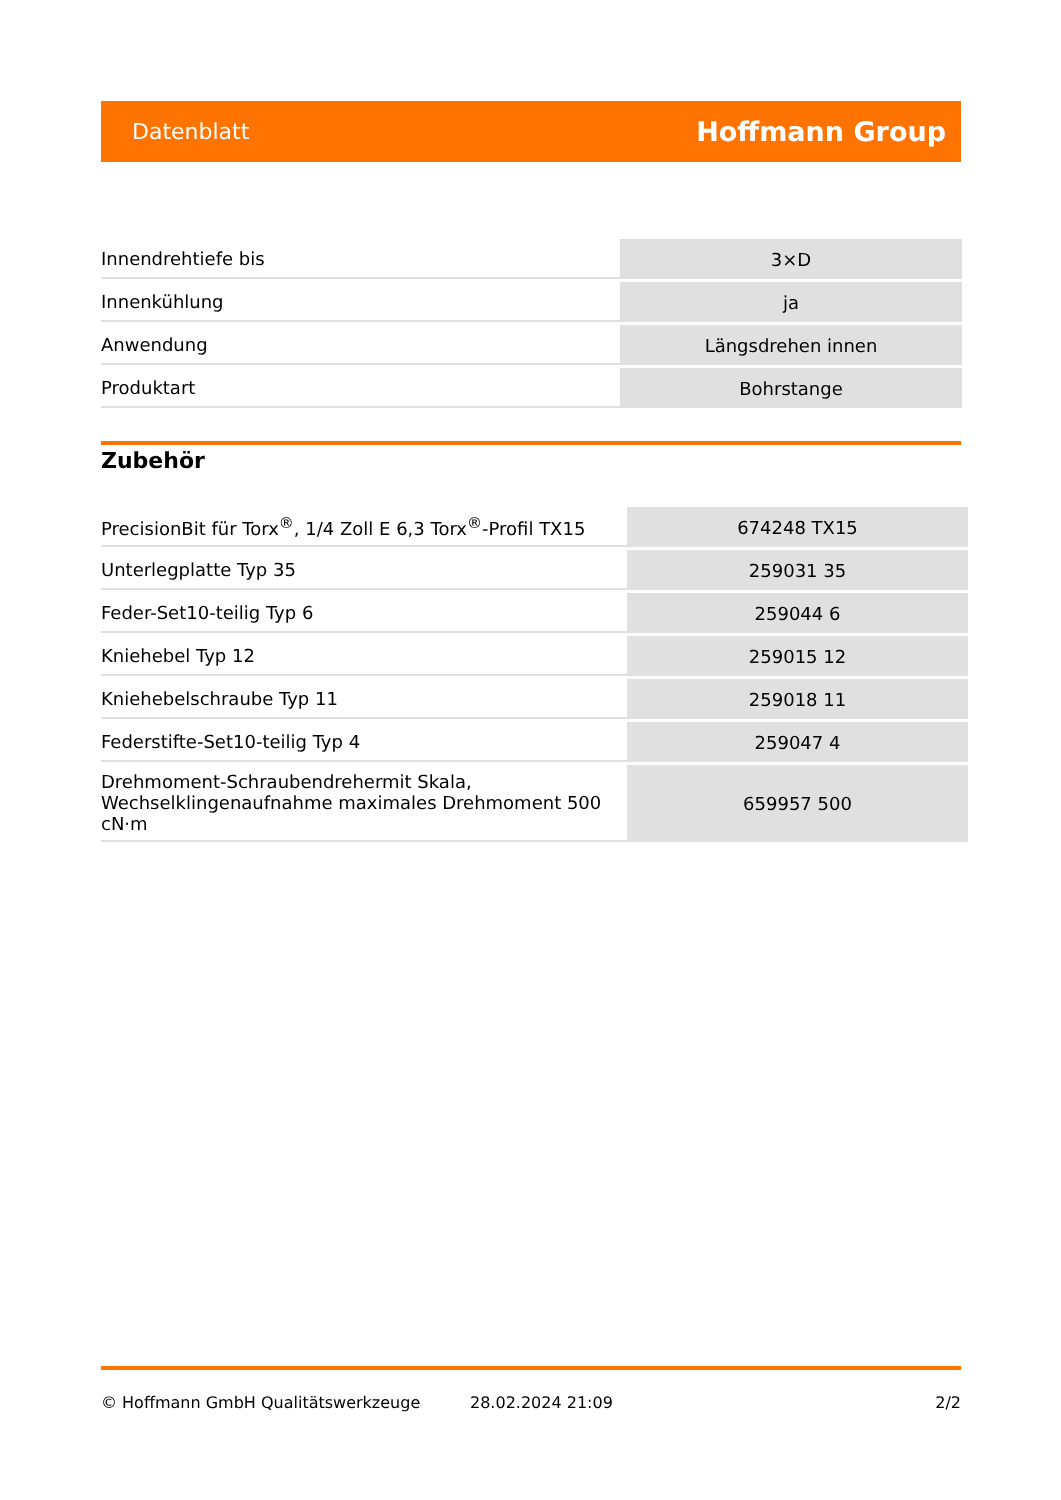Datenblatt Hoffmann Group
| Innendrehtiefe bis | 3×D |
| Innenkühlung | ja |
| Anwendung | Längsdrehen innen |
| Produktart | Bohrstange |
Zubehör
| PrecisionBit für Torx<sup>®</sup>, 1/4 Zoll E 6,3 Torx<sup>®</sup>-Profil TX15 | 674248 TX15 |
| Unterlegplatte Typ 35 | 259031 35 |
| Feder-Set10-teilig Typ 6 | 259044 6 |
| Kniehebel Typ 12 | 259015 12 |
| Kniehebelschraube Typ 11 | 259018 11 |
| Federstifte-Set10-teilig Typ 4 | 259047 4 |
| Drehmoment-Schraubendrehermit Skala, Wechselklingenaufnahme maximales Drehmoment 500 cN·m | 659957 500 |
© Hoffmann GmbH Qualitätswerkzeuge 28.02.2024 21:09 2/2